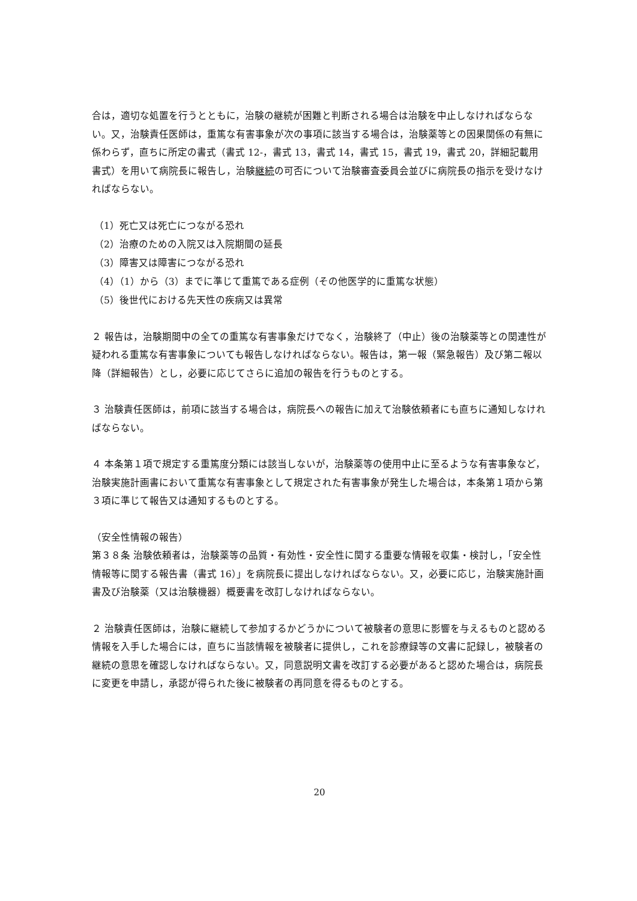合は，適切な処置を行うとともに，治験の継続が困難と判断される場合は治験を中止しなければならない。又，治験責任医師は，重篤な有害事象が次の事項に該当する場合は，治験薬等との因果関係の有無に係わらず，直ちに所定の書式（書式 12-，書式 13，書式 14，書式 15，書式 19，書式 20，詳細記載用書式）を用いて病院長に報告し，治験継続の可否について治験審査委員会並びに病院長の指示を受けなければならない。
（1）死亡又は死亡につながる恐れ
（2）治療のための入院又は入院期間の延長
（3）障害又は障害につながる恐れ
（4）（1）から（3）までに準じて重篤である症例（その他医学的に重篤な状態）
（5）後世代における先天性の疾病又は異常
２ 報告は，治験期間中の全ての重篤な有害事象だけでなく，治験終了（中止）後の治験薬等との関連性が疑われる重篤な有害事象についても報告しなければならない。報告は，第一報（緊急報告）及び第二報以降（詳細報告）とし，必要に応じてさらに追加の報告を行うものとする。
３ 治験責任医師は，前項に該当する場合は，病院長への報告に加えて治験依頼者にも直ちに通知しなければならない。
４ 本条第１項で規定する重篤度分類には該当しないが，治験薬等の使用中止に至るような有害事象など，治験実施計画書において重篤な有害事象として規定された有害事象が発生した場合は，本条第１項から第３項に準じて報告又は通知するものとする。
（安全性情報の報告）
第３８条 治験依頼者は，治験薬等の品質・有効性・安全性に関する重要な情報を収集・検討し，「安全性情報等に関する報告書（書式 16）」を病院長に提出しなければならない。又，必要に応じ，治験実施計画書及び治験薬（又は治験機器）概要書を改訂しなければならない。
２ 治験責任医師は，治験に継続して参加するかどうかについて被験者の意思に影響を与えるものと認める情報を入手した場合には，直ちに当該情報を被験者に提供し，これを診療録等の文書に記録し，被験者の継続の意思を確認しなければならない。又，同意説明文書を改訂する必要があると認めた場合は，病院長に変更を申請し，承認が得られた後に被験者の再同意を得るものとする。
20